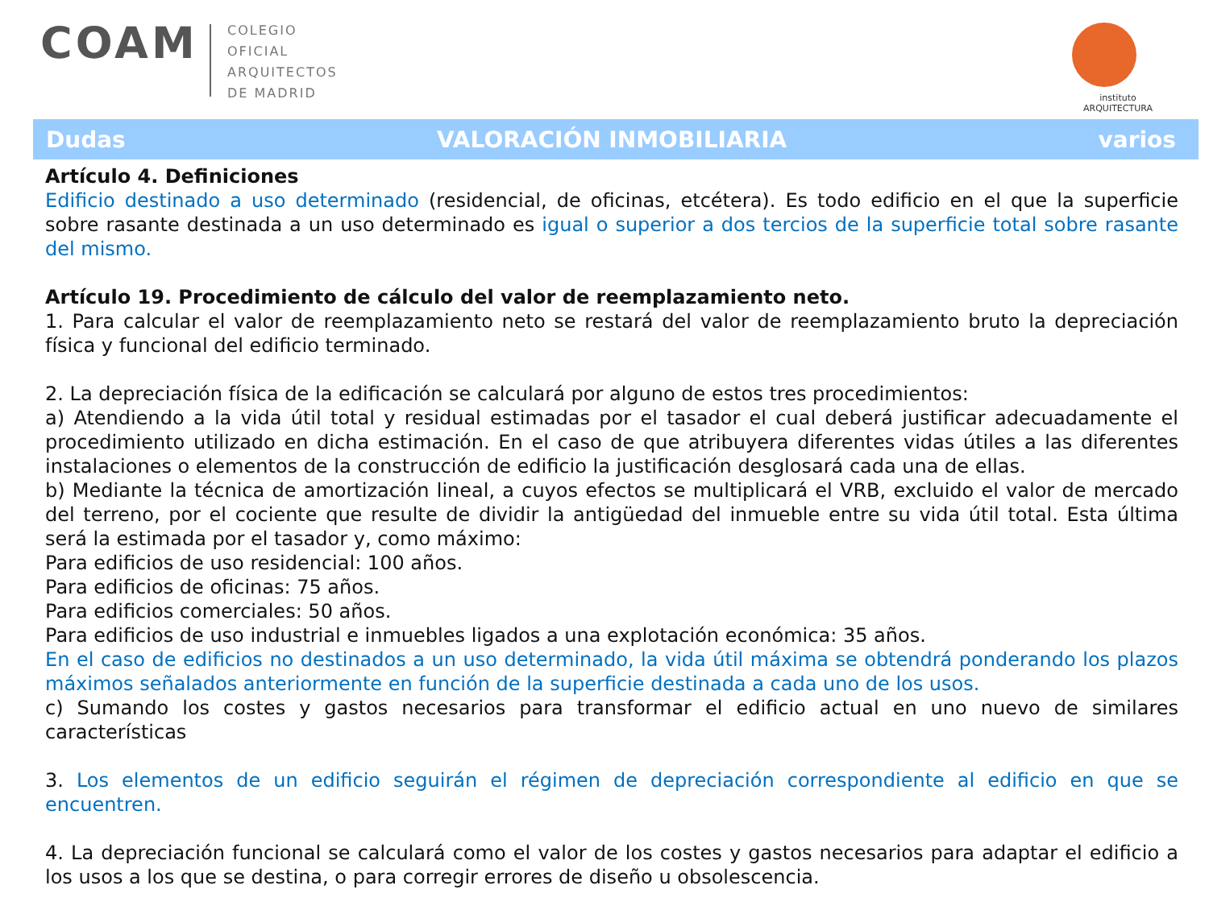COAM
COLEGIO
OFICIAL
ARQUITECTOS
DE MADRID
instituto
ARQUITECTURA
Dudas VALORACIÓN INMOBILIARIA varios
Artículo 4. Definiciones
Edificio destinado a uso determinado (residencial, de oficinas, etcétera). Es todo edificio en el que la superficie sobre rasante destinada a un uso determinado es igual o superior a dos tercios de la superficie total sobre rasante del mismo.
Artículo 19. Procedimiento de cálculo del valor de reemplazamiento neto.
1. Para calcular el valor de reemplazamiento neto se restará del valor de reemplazamiento bruto la depreciación física y funcional del edificio terminado.
2. La depreciación física de la edificación se calculará por alguno de estos tres procedimientos:
a) Atendiendo a la vida útil total y residual estimadas por el tasador el cual deberá justificar adecuadamente el procedimiento utilizado en dicha estimación. En el caso de que atribuyera diferentes vidas útiles a las diferentes instalaciones o elementos de la construcción de edificio la justificación desglosará cada una de ellas.
b) Mediante la técnica de amortización lineal, a cuyos efectos se multiplicará el VRB, excluido el valor de mercado del terreno, por el cociente que resulte de dividir la antigüedad del inmueble entre su vida útil total. Esta última será la estimada por el tasador y, como máximo:
Para edificios de uso residencial: 100 años.
Para edificios de oficinas: 75 años.
Para edificios comerciales: 50 años.
Para edificios de uso industrial e inmuebles ligados a una explotación económica: 35 años.
En el caso de edificios no destinados a un uso determinado, la vida útil máxima se obtendrá ponderando los plazos máximos señalados anteriormente en función de la superficie destinada a cada uno de los usos.
c) Sumando los costes y gastos necesarios para transformar el edificio actual en uno nuevo de similares características
3. Los elementos de un edificio seguirán el régimen de depreciación correspondiente al edificio en que se encuentren.
4. La depreciación funcional se calculará como el valor de los costes y gastos necesarios para adaptar el edificio a los usos a los que se destina, o para corregir errores de diseño u obsolescencia.